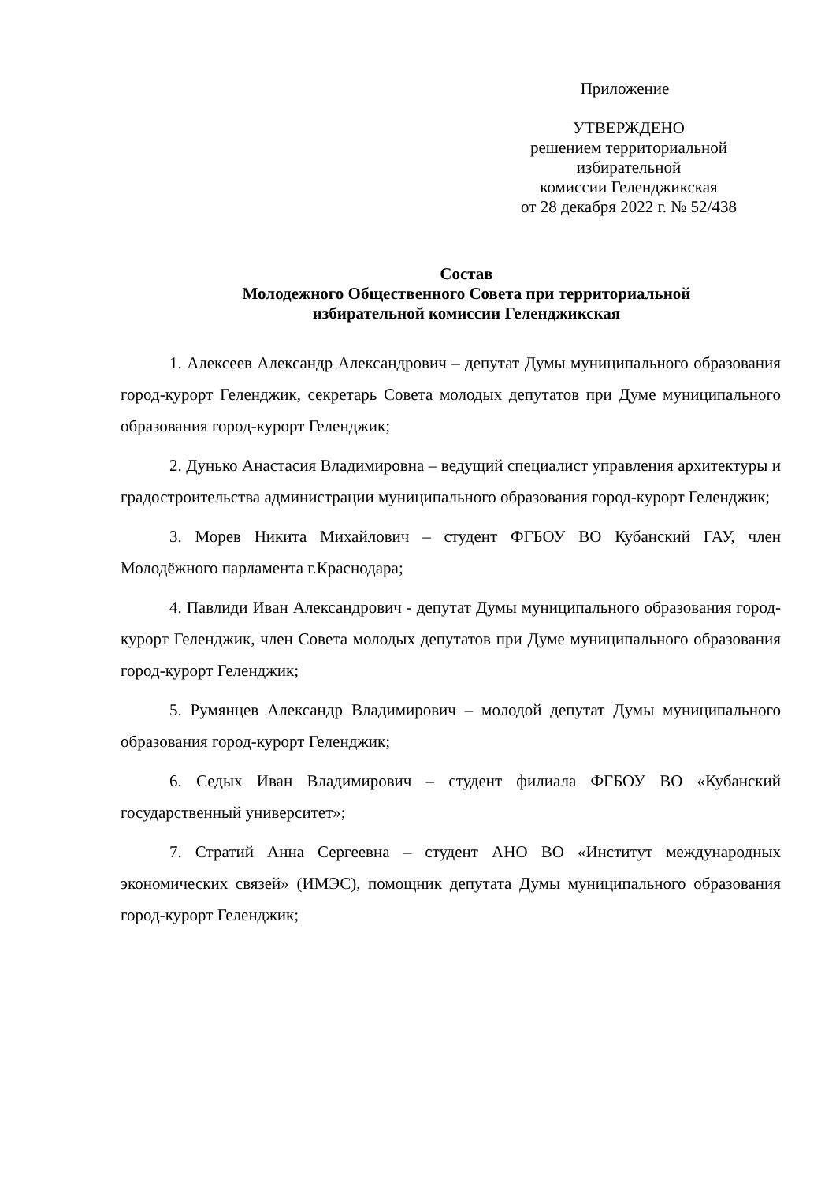Приложение
УТВЕРЖДЕНО
решением территориальной
избирательной
комиссии Геленджикская
от 28 декабря 2022 г. № 52/438
Состав
Молодежного Общественного Совета при территориальной
избирательной комиссии Геленджикская
1. Алексеев Александр Александрович – депутат Думы муниципального образования город-курорт Геленджик, секретарь Совета молодых депутатов при Думе муниципального образования город-курорт Геленджик;
2. Дунько Анастасия Владимировна – ведущий специалист управления архитектуры и градостроительства администрации муниципального образования город-курорт Геленджик;
3. Морев Никита Михайлович – студент ФГБОУ ВО Кубанский ГАУ, член Молодёжного парламента г.Краснодара;
4. Павлиди Иван Александрович - депутат Думы муниципального образования город-курорт Геленджик, член Совета молодых депутатов при Думе муниципального образования город-курорт Геленджик;
5. Румянцев Александр Владимирович – молодой депутат Думы муниципального образования город-курорт Геленджик;
6. Седых Иван Владимирович – студент филиала ФГБОУ ВО «Кубанский государственный университет»;
7. Стратий Анна Сергеевна – студент АНО ВО «Институт международных экономических связей» (ИМЭС), помощник депутата Думы муниципального образования город-курорт Геленджик;